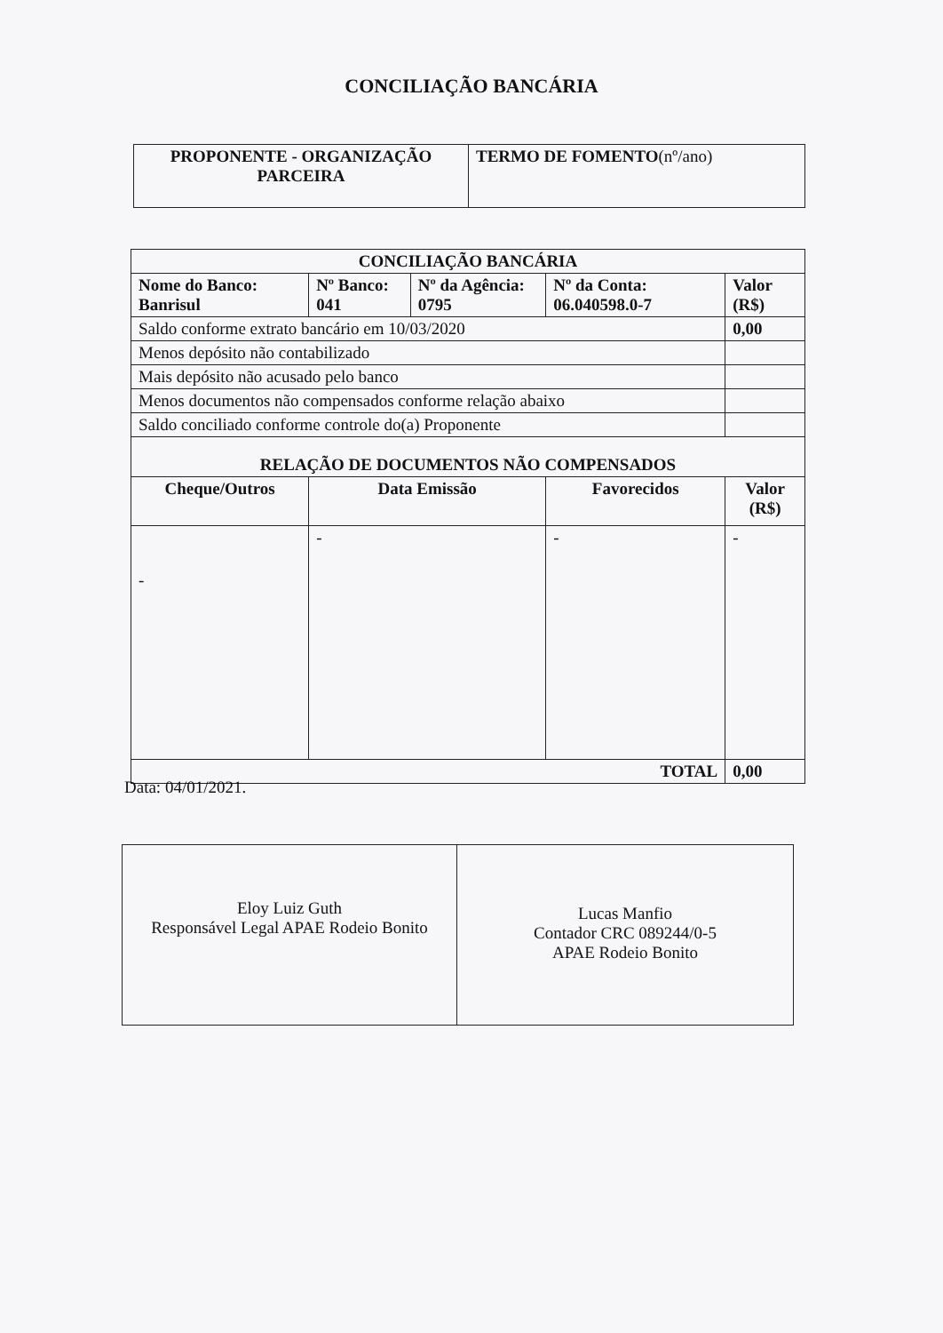CONCILIAÇÃO BANCÁRIA
| PROPONENTE - ORGANIZAÇÃO PARCEIRA | TERMO DE FOMENTO (nº/ano) |
| --- | --- |
| CONCILIAÇÃO BANCÁRIA | | | | |
| --- | --- | --- | --- | --- |
| Nome do Banco: Banrisul | Nº Banco: 041 | Nº da Agência: 0795 | Nº da Conta: 06.040598.0-7 | Valor (R$) |
| Saldo conforme extrato bancário em 10/03/2020 | | | | 0,00 |
| Menos depósito não contabilizado | | | | |
| Mais depósito não acusado pelo banco | | | | |
| Menos documentos não compensados conforme relação abaixo | | | | |
| Saldo conciliado conforme controle do(a) Proponente | | | | |
| RELAÇÃO DE DOCUMENTOS NÃO COMPENSADOS | | | | |
| Cheque/Outros | Data Emissão | | Favorecidos | Valor (R$) |
| - | - | | - | - |
| TOTAL | | | | 0,00 |
Data: 04/01/2021.
| Eloy Luiz Guth Responsável Legal APAE Rodeio Bonito | Lucas Manfio Contador CRC 089244/0-5 APAE Rodeio Bonito |